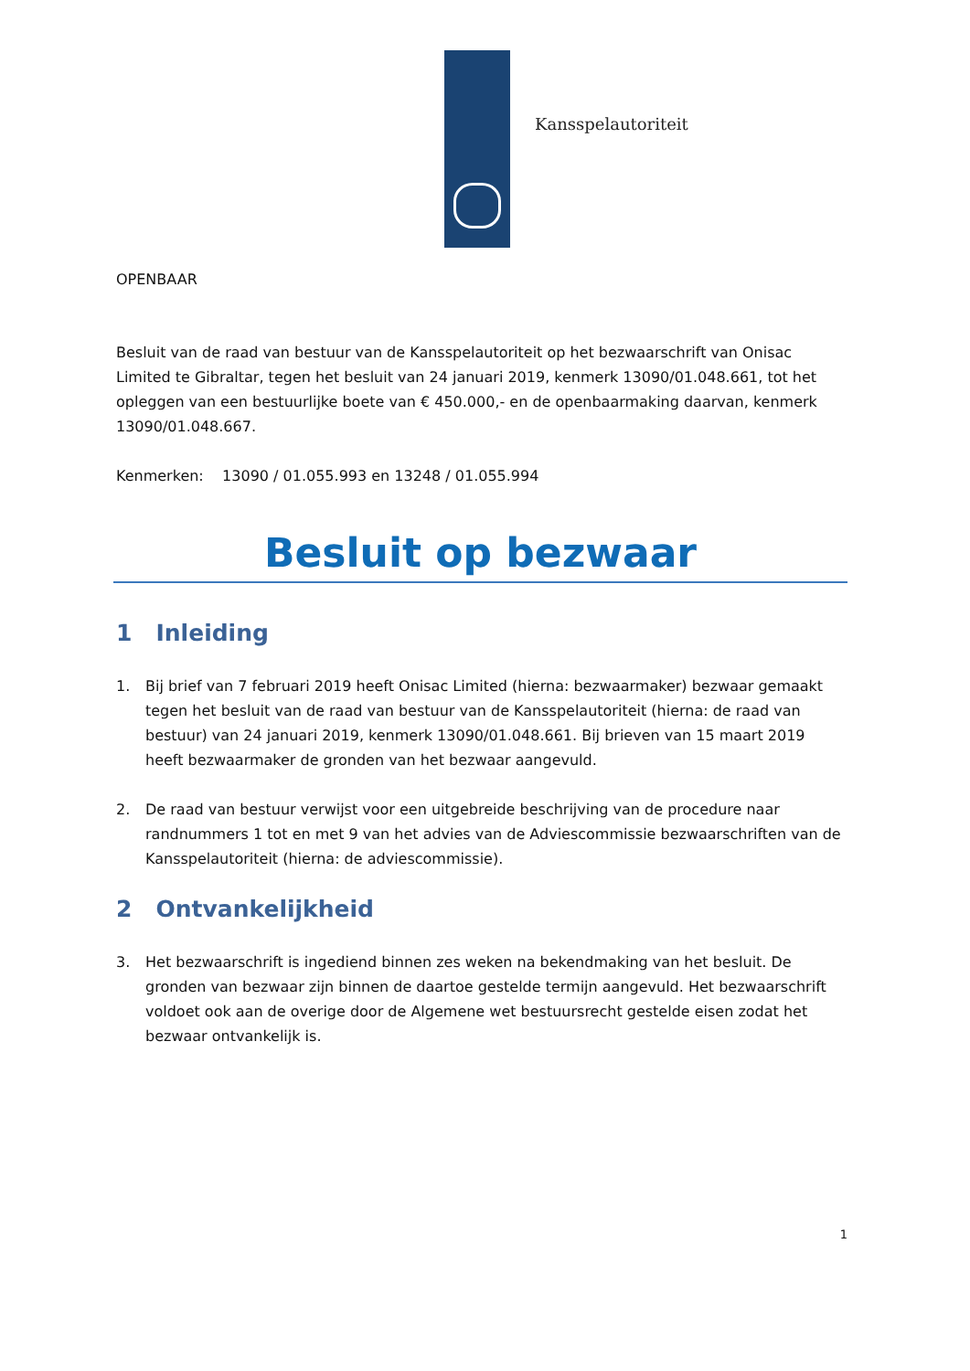Kansspelautoriteit
OPENBAAR
Besluit van de raad van bestuur van de Kansspelautoriteit op het bezwaarschrift van Onisac Limited te Gibraltar, tegen het besluit van 24 januari 2019, kenmerk 13090/01.048.661, tot het opleggen van een bestuurlijke boete van € 450.000,- en de openbaarmaking daarvan, kenmerk 13090/01.048.667.
Kenmerken: 13090 / 01.055.993 en 13248 / 01.055.994
Besluit op bezwaar
1 Inleiding
1. Bij brief van 7 februari 2019 heeft Onisac Limited (hierna: bezwaarmaker) bezwaar gemaakt tegen het besluit van de raad van bestuur van de Kansspelautoriteit (hierna: de raad van bestuur) van 24 januari 2019, kenmerk 13090/01.048.661. Bij brieven van 15 maart 2019 heeft bezwaarmaker de gronden van het bezwaar aangevuld.
2. De raad van bestuur verwijst voor een uitgebreide beschrijving van de procedure naar randnummers 1 tot en met 9 van het advies van de Adviescommissie bezwaarschriften van de Kansspelautoriteit (hierna: de adviescommissie).
2 Ontvankelijkheid
3. Het bezwaarschrift is ingediend binnen zes weken na bekendmaking van het besluit. De gronden van bezwaar zijn binnen de daartoe gestelde termijn aangevuld. Het bezwaarschrift voldoet ook aan de overige door de Algemene wet bestuursrecht gestelde eisen zodat het bezwaar ontvankelijk is.
1